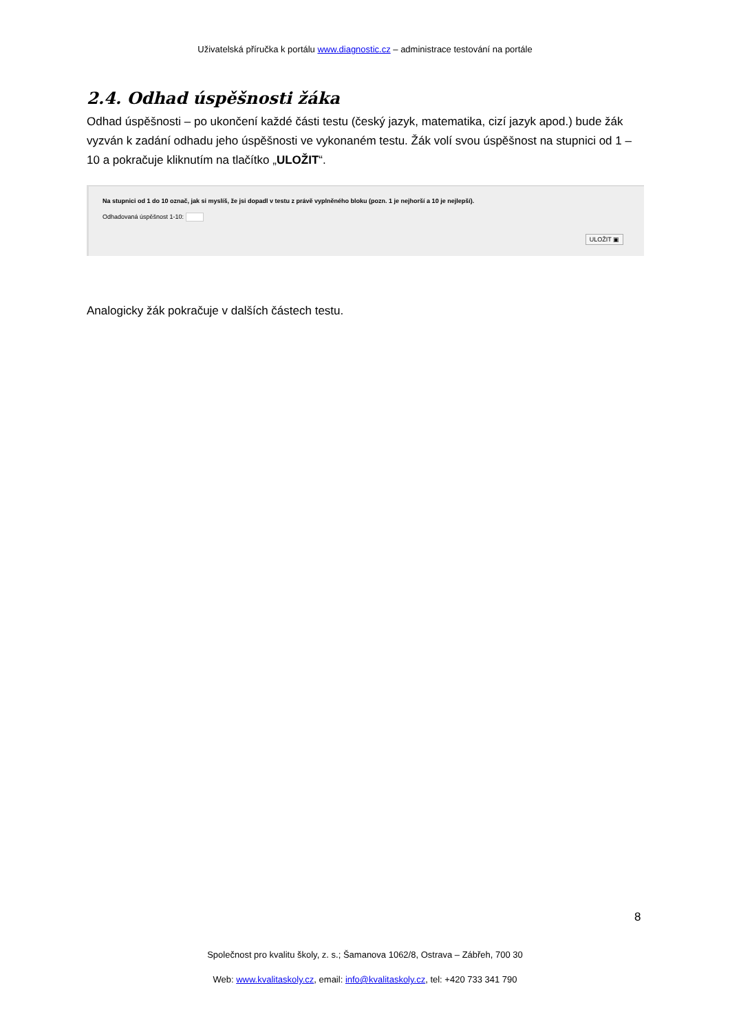Uživatelská příručka k portálu www.diagnostic.cz – administrace testování na portále
2.4. Odhad úspěšnosti žáka
Odhad úspěšnosti – po ukončení každé části testu (český jazyk, matematika, cizí jazyk apod.) bude žák vyzván k zadání odhadu jeho úspěšnosti ve vykonaném testu. Žák volí svou úspěšnost na stupnici od 1 – 10 a pokračuje kliknutím na tlačítko „ULOŽIT“.
Na stupnici od 1 do 10 označ, jak si myslíš, že jsi dopadl v testu z právě vyplněného bloku (pozn. 1 je nejhorší a 10 je nejlepší).
Odhadovaná úspěšnost 1-10:
ULOŽIT ▣
Analogicky žák pokračuje v dalších částech testu.
8
Společnost pro kvalitu školy, z. s.; Šamanova 1062/8, Ostrava – Zábřeh, 700 30
Web: www.kvalitaskoly.cz, email: info@kvalitaskoly.cz, tel: +420 733 341 790